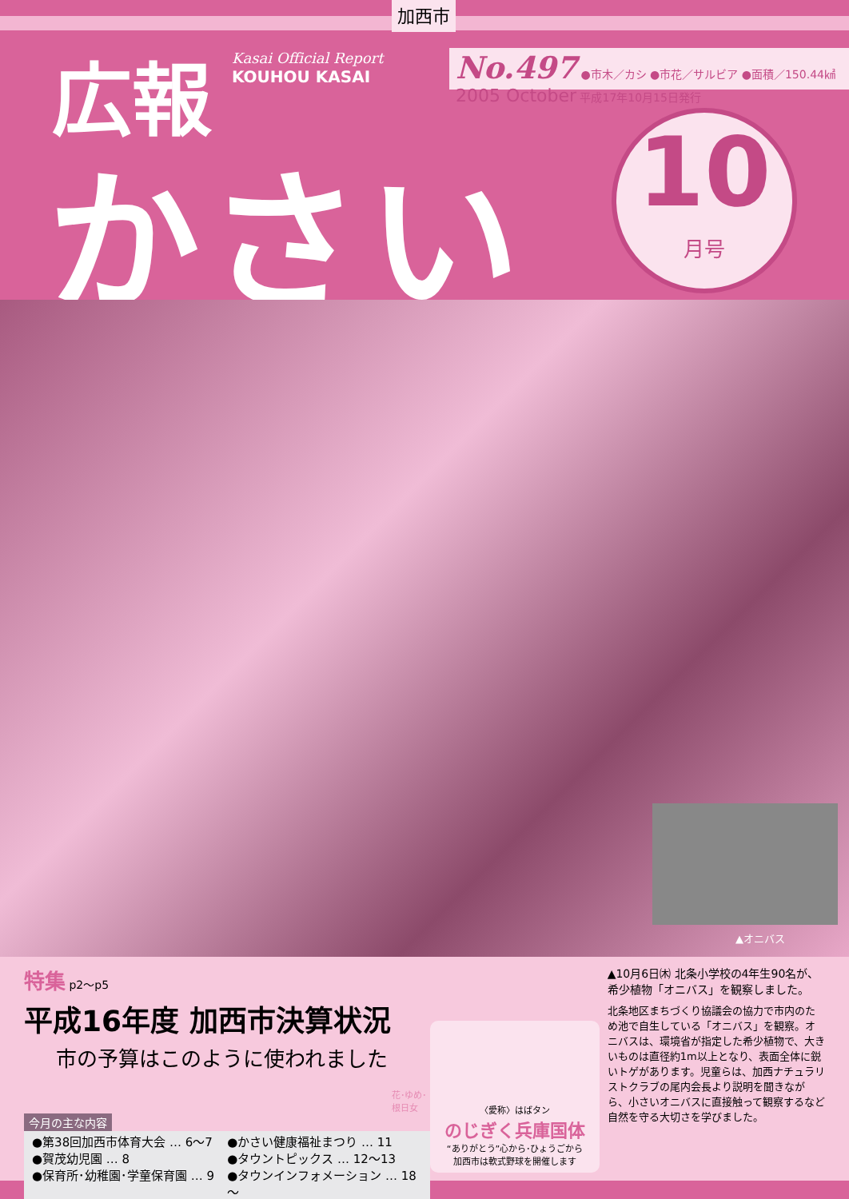加西市
広報
かさい
Kasai Official Report
KOUHOU KASAI
No.497 ●市木／カシ ●市花／サルビア ●面積／150.44㎢ 2005 October 平成17年10月15日発行
10
月号
▲オニバス
特集 p2～p5
平成16年度 加西市決算状況
市の予算はこのように使われました
花･ゆめ･根日女
今月の主な内容
●第38回加西市体育大会 … 6～7 ●かさい健康福祉まつり … 11 ●賀茂幼児園 … 8 ●タウントピックス … 12～13 ●保育所･幼稚園･学童保育園 … 9 ●タウンインフォメーション … 18～
〈愛称〉はばタン
のじぎく兵庫国体
“ありがとう”心から･ひょうごから
加西市は軟式野球を開催します
▲10月6日㈭ 北条小学校の4年生90名が、希少植物「オニバス」を観察しました。
北条地区まちづくり協議会の協力で市内のため池で自生している「オニバス」を観察。オニバスは、環境省が指定した希少植物で、大きいものは直径約1m以上となり、表面全体に鋭いトゲがあります。児童らは、加西ナチュラリストクラブの尾内会長より説明を聞きながら、小さいオニバスに直接触って観察するなど自然を守る大切さを学びました。